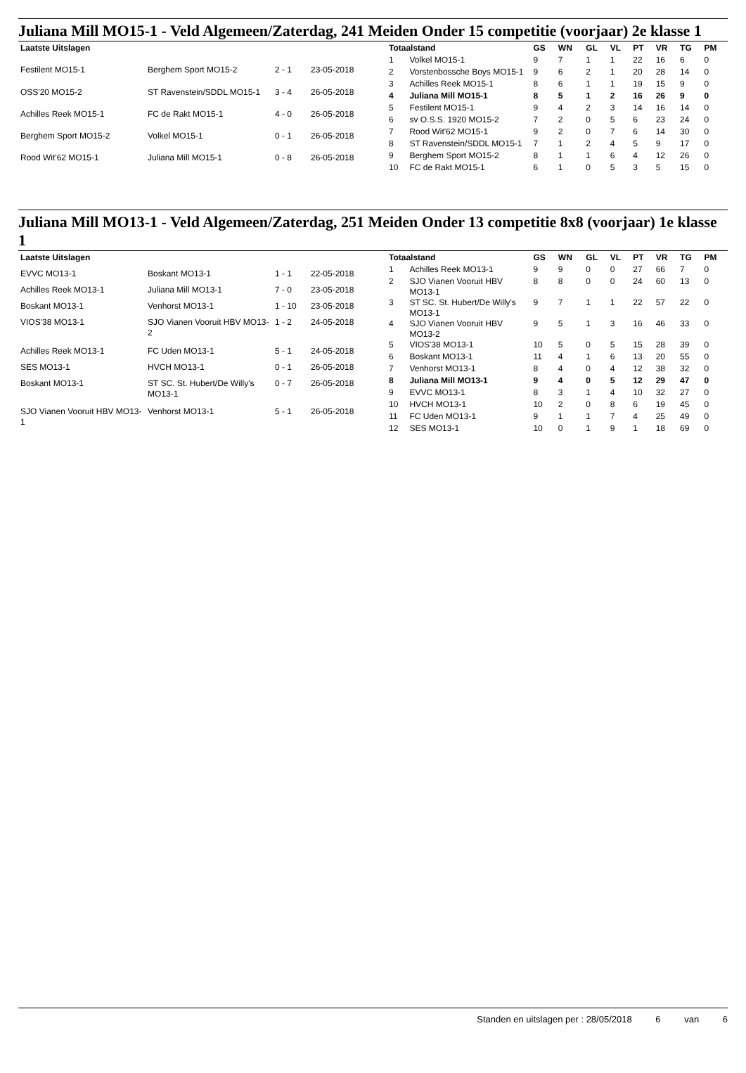Juliana Mill MO15-1 - Veld Algemeen/Zaterdag, 241 Meiden Onder 15 competitie (voorjaar) 2e klasse 1
| Laatste Uitslagen | | | |
| --- | --- | --- | --- |
| Festilent MO15-1 | Berghem Sport MO15-2 | 2 - 1 | 23-05-2018 |
| OSS'20 MO15-2 | ST Ravenstein/SDDL MO15-1 | 3 - 4 | 26-05-2018 |
| Achilles Reek MO15-1 | FC de Rakt MO15-1 | 4 - 0 | 26-05-2018 |
| Berghem Sport MO15-2 | Volkel MO15-1 | 0 - 1 | 26-05-2018 |
| Rood Wit'62 MO15-1 | Juliana Mill MO15-1 | 0 - 8 | 26-05-2018 |
| Totaalstand | | GS | WN | GL | VL | PT | VR | TG | PM |
| --- | --- | --- | --- | --- | --- | --- | --- | --- | --- |
| 1 | Volkel MO15-1 | 9 | 7 | 1 | 1 | 22 | 16 | 6 | 0 |
| 2 | Vorstenbossche Boys MO15-1 | 9 | 6 | 2 | 1 | 20 | 28 | 14 | 0 |
| 3 | Achilles Reek MO15-1 | 8 | 6 | 1 | 1 | 19 | 15 | 9 | 0 |
| 4 | Juliana Mill MO15-1 | 8 | 5 | 1 | 2 | 16 | 26 | 9 | 0 |
| 5 | Festilent MO15-1 | 9 | 4 | 2 | 3 | 14 | 16 | 14 | 0 |
| 6 | sv O.S.S. 1920 MO15-2 | 7 | 2 | 0 | 5 | 6 | 23 | 24 | 0 |
| 7 | Rood Wit'62 MO15-1 | 9 | 2 | 0 | 7 | 6 | 14 | 30 | 0 |
| 8 | ST Ravenstein/SDDL MO15-1 | 7 | 1 | 2 | 4 | 5 | 9 | 17 | 0 |
| 9 | Berghem Sport MO15-2 | 8 | 1 | 1 | 6 | 4 | 12 | 26 | 0 |
| 10 | FC de Rakt MO15-1 | 6 | 1 | 0 | 5 | 3 | 5 | 15 | 0 |
Juliana Mill MO13-1 - Veld Algemeen/Zaterdag, 251 Meiden Onder 13 competitie 8x8 (voorjaar) 1e klasse 1
| Laatste Uitslagen | | | |
| --- | --- | --- | --- |
| EVVC MO13-1 | Boskant MO13-1 | 1 - 1 | 22-05-2018 |
| Achilles Reek MO13-1 | Juliana Mill MO13-1 | 7 - 0 | 23-05-2018 |
| Boskant MO13-1 | Venhorst MO13-1 | 1 - 10 | 23-05-2018 |
| VIOS'38 MO13-1 | SJO Vianen Vooruit HBV MO13-2 | 1 - 2 | 24-05-2018 |
| Achilles Reek MO13-1 | FC Uden MO13-1 | 5 - 1 | 24-05-2018 |
| SES MO13-1 | HVCH MO13-1 | 0 - 1 | 26-05-2018 |
| Boskant MO13-1 | ST SC. St. Hubert/De Willy's MO13-1 | 0 - 7 | 26-05-2018 |
| SJO Vianen Vooruit HBV MO13-1 | Venhorst MO13-1 | 5 - 1 | 26-05-2018 |
| Totaalstand | | GS | WN | GL | VL | PT | VR | TG | PM |
| --- | --- | --- | --- | --- | --- | --- | --- | --- | --- |
| 1 | Achilles Reek MO13-1 | 9 | 9 | 0 | 0 | 27 | 66 | 7 | 0 |
| 2 | SJO Vianen Vooruit HBV MO13-1 | 8 | 8 | 0 | 0 | 24 | 60 | 13 | 0 |
| 3 | ST SC. St. Hubert/De Willy's MO13-1 | 9 | 7 | 1 | 1 | 22 | 57 | 22 | 0 |
| 4 | SJO Vianen Vooruit HBV MO13-2 | 9 | 5 | 1 | 3 | 16 | 46 | 33 | 0 |
| 5 | VIOS'38 MO13-1 | 10 | 5 | 0 | 5 | 15 | 28 | 39 | 0 |
| 6 | Boskant MO13-1 | 11 | 4 | 1 | 6 | 13 | 20 | 55 | 0 |
| 7 | Venhorst MO13-1 | 8 | 4 | 0 | 4 | 12 | 38 | 32 | 0 |
| 8 | Juliana Mill MO13-1 | 9 | 4 | 0 | 5 | 12 | 29 | 47 | 0 |
| 9 | EVVC MO13-1 | 8 | 3 | 1 | 4 | 10 | 32 | 27 | 0 |
| 10 | HVCH MO13-1 | 10 | 2 | 0 | 8 | 6 | 19 | 45 | 0 |
| 11 | FC Uden MO13-1 | 9 | 1 | 1 | 7 | 4 | 25 | 49 | 0 |
| 12 | SES MO13-1 | 10 | 0 | 1 | 9 | 1 | 18 | 69 | 0 |
Standen en uitslagen per : 28/05/2018 6 van 6